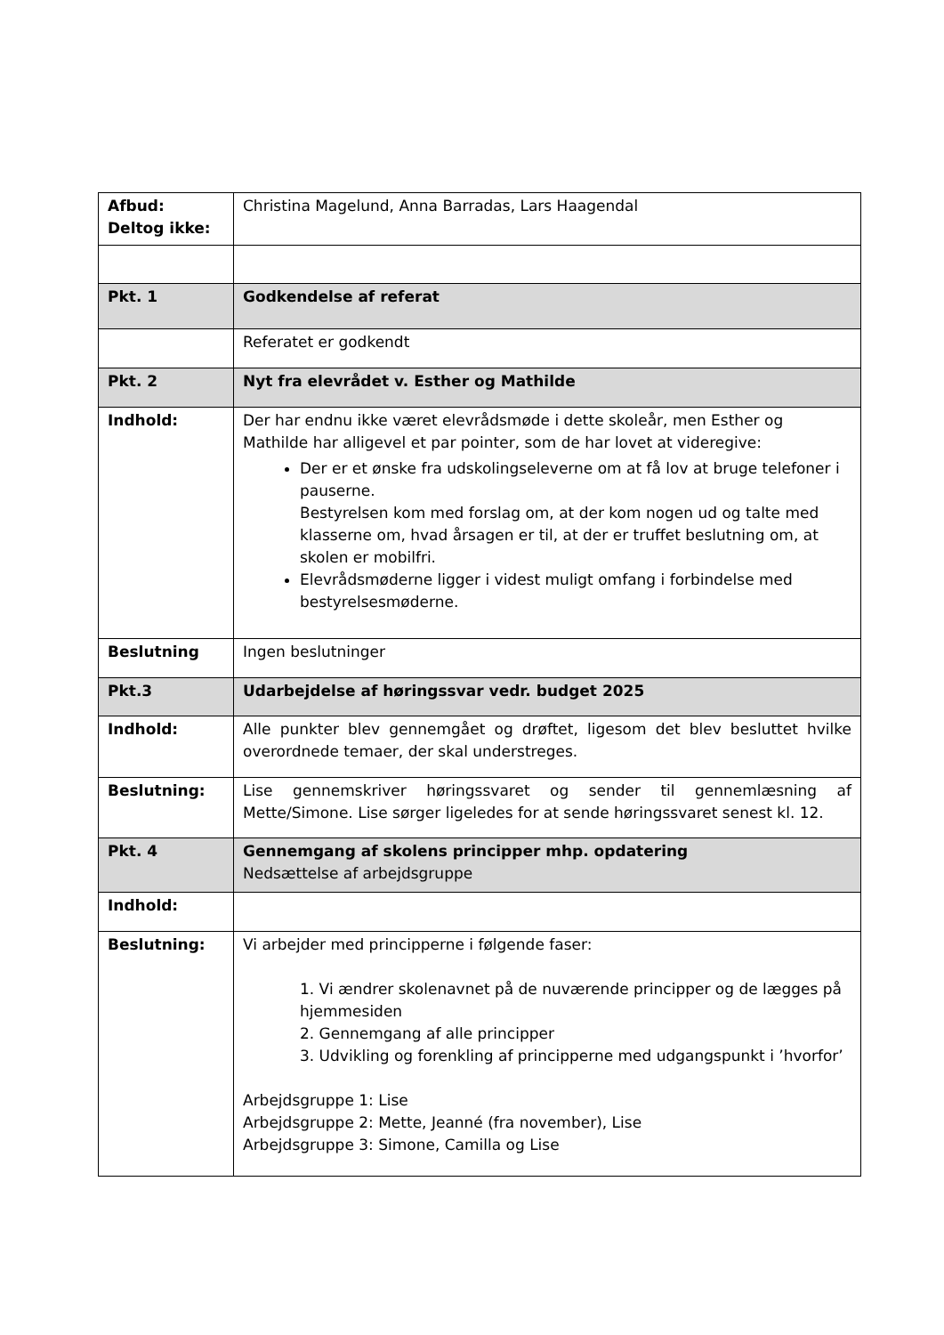| Afbud: Deltog ikke: | Christina Magelund, Anna Barradas, Lars Haagendal |
| Pkt. 1 | Godkendelse af referat |
| | Referatet er godkendt |
| Pkt. 2 | Nyt fra elevrådet v. Esther og Mathilde |
| Indhold: | Der har endnu ikke været elevrådsmøde i dette skoleår, men Esther og Mathilde har alligevel et par pointer, som de har lovet at videregive: Der er et ønske fra udskolingseleverne om at få lov at bruge telefoner i pauserne. Bestyrelsen kom med forslag om, at der kom nogen ud og talte med klasserne om, hvad årsagen er til, at der er truffet beslutning om, at skolen er mobilfri. Elevrådsmøderne ligger i videst muligt omfang i forbindelse med bestyrelsesmøderne. |
| Beslutning | Ingen beslutninger |
| Pkt.3 | Udarbejdelse af høringssvar vedr. budget 2025 |
| Indhold: | Alle punkter blev gennemgået og drøftet, ligesom det blev besluttet hvilke overordnede temaer, der skal understreges. |
| Beslutning: | Lise gennemskriver høringssvaret og sender til gennemlæsning af Mette/Simone. Lise sørger ligeledes for at sende høringssvaret senest kl. 12. |
| Pkt. 4 | Gennemgang af skolens principper mhp. opdatering Nedsættelse af arbejdsgruppe |
| Indhold: | |
| Beslutning: | Vi arbejder med principperne i følgende faser: 1. Vi ændrer skolenavnet på de nuværende principper og de lægges på hjemmesiden 2. Gennemgang af alle principper 3. Udvikling og forenkling af principperne med udgangspunkt i ’hvorfor’ Arbejdsgruppe 1: Lise Arbejdsgruppe 2: Mette, Jeanné (fra november), Lise Arbejdsgruppe 3: Simone, Camilla og Lise |